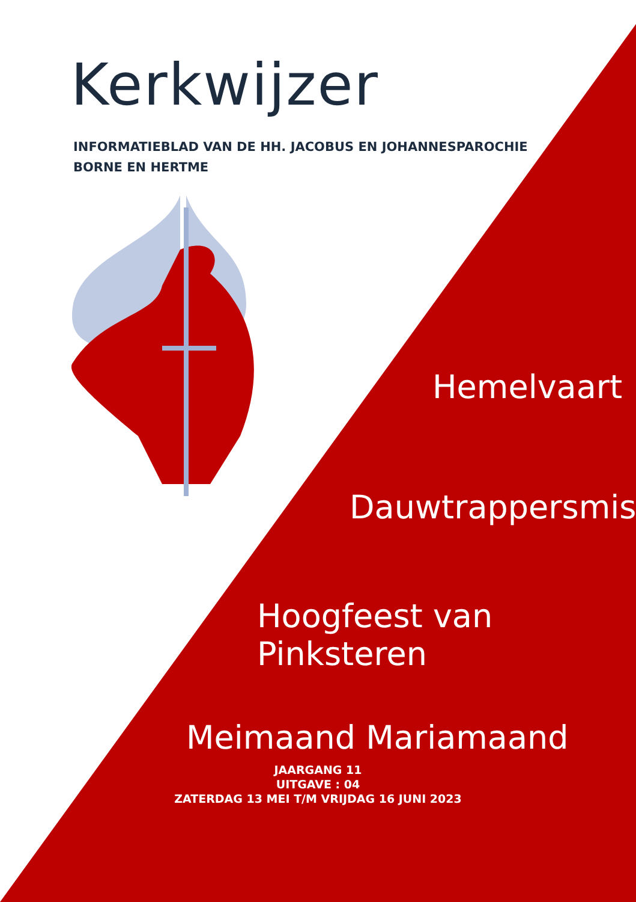Kerkwijzer
INFORMATIEBLAD VAN DE HH. JACOBUS EN JOHANNESPAROCHIE
BORNE EN HERTME
Hemelvaart
Dauwtrappersmis
Hoogfeest van Pinksteren
Meimaand Mariamaand
JAARGANG 11
UITGAVE : 04
ZATERDAG 13 MEI T/M VRIJDAG 16 JUNI 2023